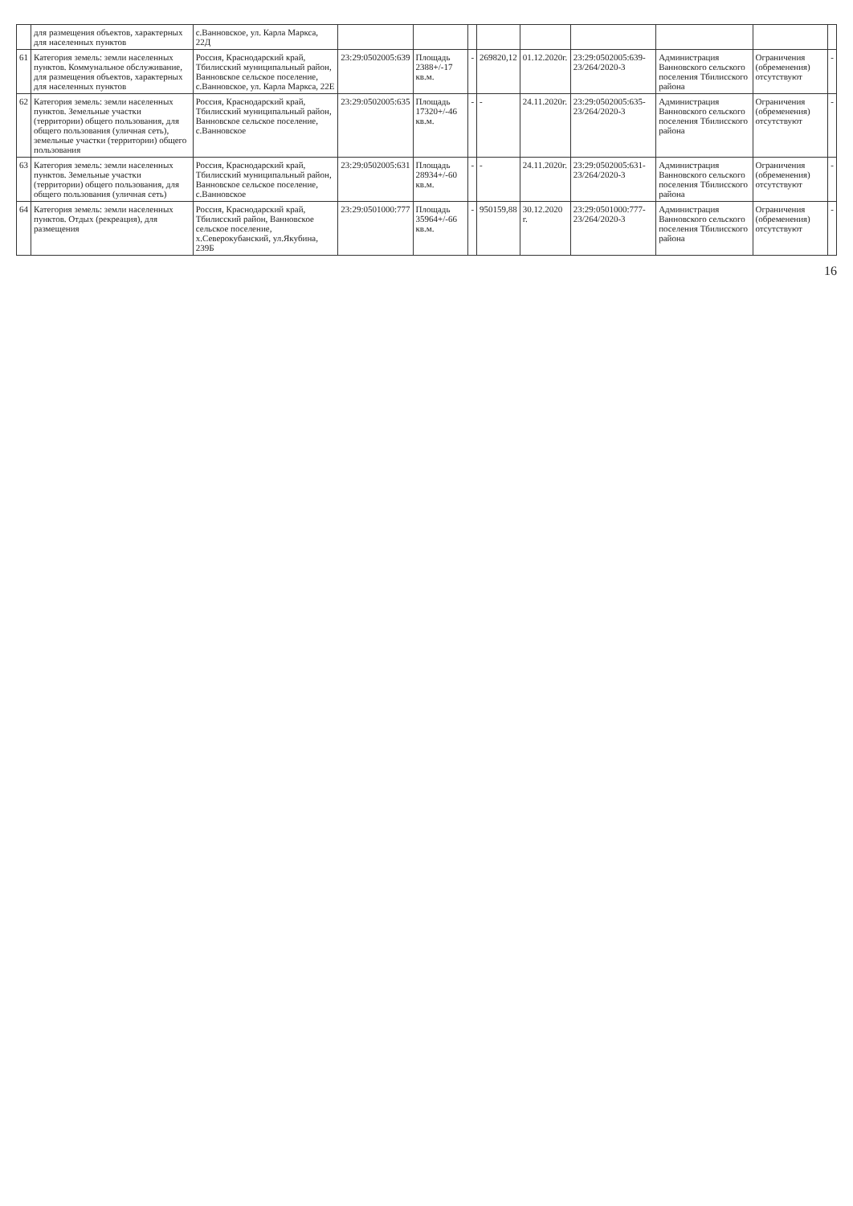| | для размещения объектов, характерных для населенных пунктов | с.Ванновское, ул. Карла Маркса, 22Д | | | | | | | | | |
| 61 | Категория земель: земли населенных пунктов. Коммунальное обслуживание, для размещения объектов, характерных для населенных пунктов | Россия, Краснодарский край, Тбилисский муниципальный район, Ванновское сельское поселение, с.Ванновское, ул. Карла Маркса, 22Е | 23:29:0502005:639 | Площадь 2388+/-17 кв.м. | - | 269820,12 | 01.12.2020г. | 23:29:0502005:639-23/264/2020-3 | Администрация Ванновского сельского поселения Тбилисского района | Ограничения (обременения) отсутствуют | - |
| 62 | Категория земель: земли населенных пунктов. Земельные участки (территории) общего пользования, для общего пользования (уличная сеть), земельные участки (территории) общего пользования | Россия, Краснодарский край, Тбилисский муниципальный район, Ванновское сельское поселение, с.Ванновское | 23:29:0502005:635 | Площадь 17320+/-46 кв.м. | - | - | 24.11.2020г. | 23:29:0502005:635-23/264/2020-3 | Администрация Ванновского сельского поселения Тбилисского района | Ограничения (обременения) отсутствуют | - |
| 63 | Категория земель: земли населенных пунктов. Земельные участки (территории) общего пользования, для общего пользования (уличная сеть) | Россия, Краснодарский край, Тбилисский муниципальный район, Ванновское сельское поселение, с.Ванновское | 23:29:0502005:631 | Площадь 28934+/-60 кв.м. | - | - | 24.11.2020г. | 23:29:0502005:631-23/264/2020-3 | Администрация Ванновского сельского поселения Тбилисского района | Ограничения (обременения) отсутствуют | - |
| 64 | Категория земель: земли населенных пунктов. Отдых (рекреация), для размещения | Россия, Краснодарский край, Тбилисский район, Ванновское сельское поселение, х.Северокубанский, ул.Якубина, 239Б | 23:29:0501000:777 | Площадь 35964+/-66 кв.м. | - | 950159,88 | 30.12.2020 г. | 23:29:0501000:777-23/264/2020-3 | Администрация Ванновского сельского поселения Тбилисского района | Ограничения (обременения) отсутствуют | - |
16